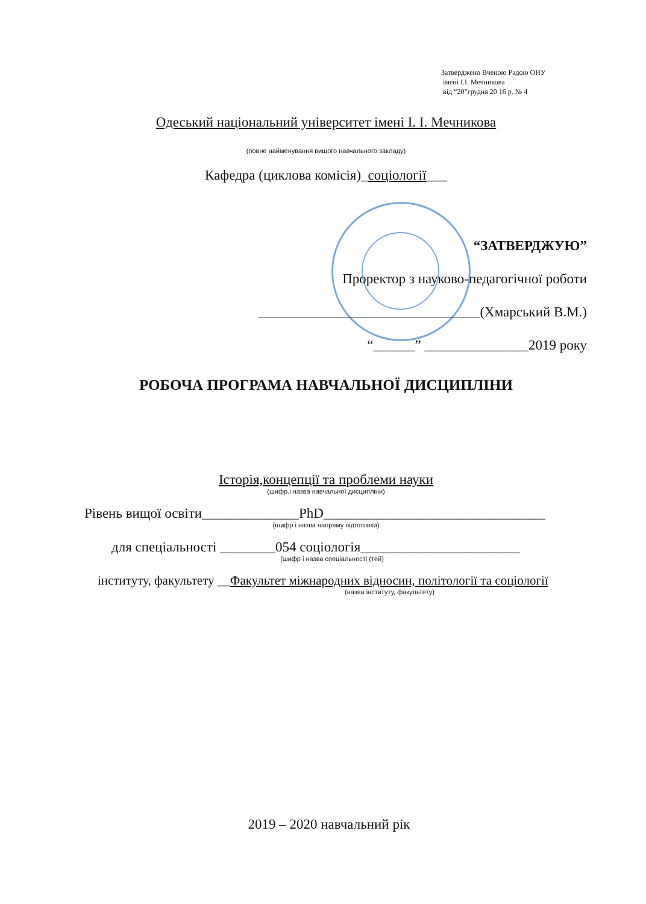Затверджено Вченою Радою ОНУ
імені І.І. Мечникова
від “20”грудня 20 16 р. № 4
Одеський національний університет імені І. І. Мечникова
(повне найменування вищого навчального закладу)
Кафедра (циклова комісія)_соціології___
“ЗАТВЕРДЖУЮ”
Проректор з науково-педагогічної роботи
________________________________(Хмарський В.М.)
“______” _______________2019 року
РОБОЧА ПРОГРАМА НАВЧАЛЬНОЇ ДИСЦИПЛІНИ
Історія,концепції та проблеми науки
(шифр.і назва навчальної дисципліни)
Рівень вищої освіти______________PhD________________________________
(шифр і назва напряму підготовки)
для спеціальності ________054 соціологія_______________________
(шифр і назва спеціальності (тей)
інституту, факультету __Факультет міжнародних відносин, політології та соціології
(назва інституту, факультету)
2019 – 2020 навчальний рік